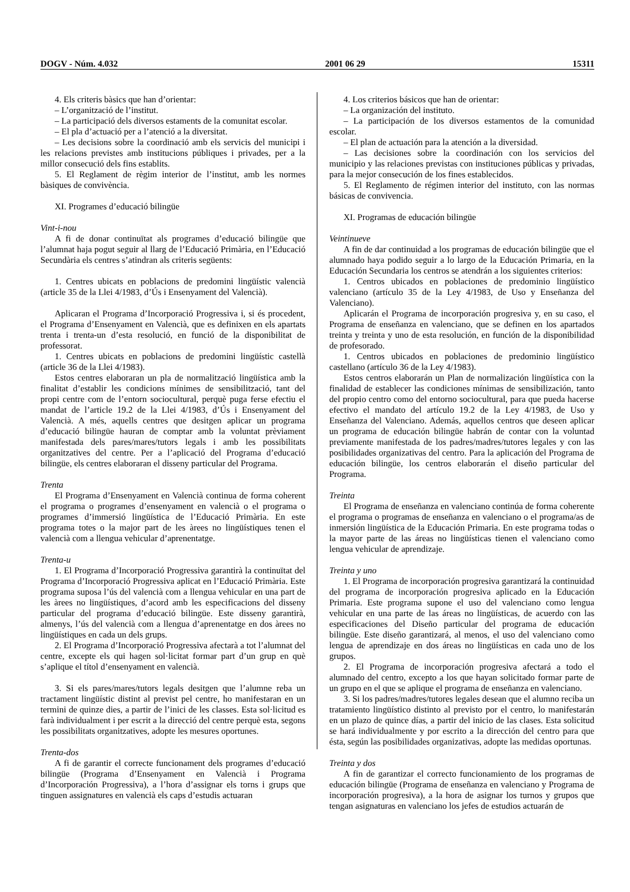DOGV - Núm. 4.032 2001 06 29 15311
4. Els criteris bàsics que han d’orientar:
– L’organització de l’institut.
– La participació dels diversos estaments de la comunitat escolar.
– El pla d’actuació per a l’atenció a la diversitat.
– Les decisions sobre la coordinació amb els servicis del municipi i les relacions previstes amb institucions públiques i privades, per a la millor consecució dels fins establits.
5. El Reglament de règim interior de l’institut, amb les normes bàsiques de convivència.
XI. Programes d’educació bilingüe
Vint-i-nou
A fi de donar continuïtat als programes d’educació bilingüe que l’alumnat haja pogut seguir al llarg de l’Educació Primària, en l’Educació Secundària els centres s’atindran als criteris següents:
1. Centres ubicats en poblacions de predomini lingüístic valencià (article 35 de la Llei 4/1983, d’Ús i Ensenyament del Valencià).
Aplicaran el Programa d’Incorporació Progressiva i, si és procedent, el Programa d’Ensenyament en Valencià, que es definixen en els apartats trenta i trenta-un d’esta resolució, en funció de la disponibilitat de professorat.
1. Centres ubicats en poblacions de predomini lingüístic castellà (article 36 de la Llei 4/1983).
Estos centres elaboraran un pla de normalització lingüística amb la finalitat d’establir les condicions mínimes de sensibilització, tant del propi centre com de l’entorn sociocultural, perquè puga ferse efectiu el mandat de l’article 19.2 de la Llei 4/1983, d’Ús i Ensenyament del Valencià. A més, aquells centres que desitgen aplicar un programa d’educació bilingüe hauran de comptar amb la voluntat prèviament manifestada dels pares/mares/tutors legals i amb les possibilitats organitzatives del centre. Per a l’aplicació del Programa d’educació bilingüe, els centres elaboraran el disseny particular del Programa.
Trenta
El Programa d’Ensenyament en Valencià continua de forma coherent el programa o programes d’ensenyament en valencià o el programa o programes d’immersió lingüística de l’Educació Primària. En este programa totes o la major part de les àrees no lingüístiques tenen el valencià com a llengua vehicular d’aprenentatge.
Trenta-u
1. El Programa d’Incorporació Progressiva garantirà la continuïtat del Programa d’Incorporació Progressiva aplicat en l’Educació Primària. Este programa suposa l’ús del valencià com a llengua vehicular en una part de les àrees no lingüístiques, d’acord amb les especificacions del disseny particular del programa d’educació bilingüe. Este disseny garantirà, almenys, l’ús del valencià com a llengua d’aprenentatge en dos àrees no lingüístiques en cada un dels grups.
2. El Programa d’Incorporació Progressiva afectarà a tot l’alumnat del centre, excepte els qui hagen sol·licitat formar part d’un grup en què s’aplique el títol d’ensenyament en valencià.
3. Si els pares/mares/tutors legals desitgen que l’alumne reba un tractament lingüístic distint al previst pel centre, ho manifestaran en un termini de quinze dies, a partir de l’inici de les classes. Esta sol·licitud es farà individualment i per escrit a la direcció del centre perquè esta, segons les possibilitats organitzatives, adopte les mesures oportunes.
Trenta-dos
A fi de garantir el correcte funcionament dels programes d’educació bilingüe (Programa d’Ensenyament en Valencià i Programa d’Incorporación Progressiva), a l’hora d’assignar els torns i grups que tinguen assignatures en valencià els caps d’estudis actuaran
4. Los criterios básicos que han de orientar:
– La organización del instituto.
– La participación de los diversos estamentos de la comunidad escolar.
– El plan de actuación para la atención a la diversidad.
– Las decisiones sobre la coordinación con los servicios del municipio y las relaciones previstas con instituciones públicas y privadas, para la mejor consecución de los fines establecidos.
5. El Reglamento de régimen interior del instituto, con las normas básicas de convivencia.
XI. Programas de educación bilingüe
Veintinueve
A fin de dar continuidad a los programas de educación bilingüe que el alumnado haya podido seguir a lo largo de la Educación Primaria, en la Educación Secundaria los centros se atendrán a los siguientes criterios:
1. Centros ubicados en poblaciones de predominio lingüístico valenciano (artículo 35 de la Ley 4/1983, de Uso y Enseñanza del Valenciano).
Aplicarán el Programa de incorporación progresiva y, en su caso, el Programa de enseñanza en valenciano, que se definen en los apartados treinta y treinta y uno de esta resolución, en función de la disponibilidad de profesorado.
1. Centros ubicados en poblaciones de predominio lingüístico castellano (artículo 36 de la Ley 4/1983).
Estos centros elaborarán un Plan de normalización lingüística con la finalidad de establecer las condiciones mínimas de sensibilización, tanto del propio centro como del entorno sociocultural, para que pueda hacerse efectivo el mandato del artículo 19.2 de la Ley 4/1983, de Uso y Enseñanza del Valenciano. Además, aquellos centros que deseen aplicar un programa de educación bilingüe habrán de contar con la voluntad previamente manifestada de los padres/madres/tutores legales y con las posibilidades organizativas del centro. Para la aplicación del Programa de educación bilingüe, los centros elaborarán el diseño particular del Programa.
Treinta
El Programa de enseñanza en valenciano continúa de forma coherente el programa o programas de enseñanza en valenciano o el programa/as de inmersión lingüística de la Educación Primaria. En este programa todas o la mayor parte de las áreas no lingüísticas tienen el valenciano como lengua vehicular de aprendizaje.
Treinta y uno
1. El Programa de incorporación progresiva garantizará la continuidad del programa de incorporación progresiva aplicado en la Educación Primaria. Este programa supone el uso del valenciano como lengua vehicular en una parte de las áreas no lingüísticas, de acuerdo con las especificaciones del Diseño particular del programa de educación bilingüe. Este diseño garantizará, al menos, el uso del valenciano como lengua de aprendizaje en dos áreas no lingüísticas en cada uno de los grupos.
2. El Programa de incorporación progresiva afectará a todo el alumnado del centro, excepto a los que hayan solicitado formar parte de un grupo en el que se aplique el programa de enseñanza en valenciano.
3. Si los padres/madres/tutores legales desean que el alumno reciba un tratamiento lingüístico distinto al previsto por el centro, lo manifestarán en un plazo de quince días, a partir del inicio de las clases. Esta solicitud se hará individualmente y por escrito a la dirección del centro para que ésta, según las posibilidades organizativas, adopte las medidas oportunas.
Treinta y dos
A fin de garantizar el correcto funcionamiento de los programas de educación bilingüe (Programa de enseñanza en valenciano y Programa de incorporación progresiva), a la hora de asignar los turnos y grupos que tengan asignaturas en valenciano los jefes de estudios actuarán de